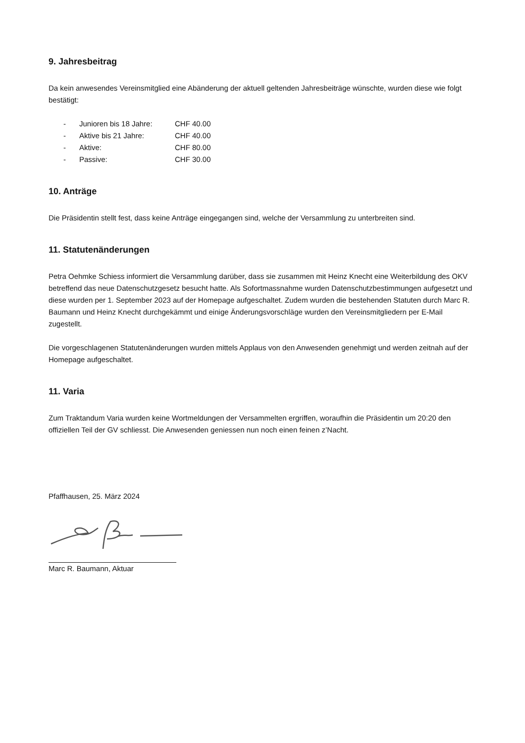9. Jahresbeitrag
Da kein anwesendes Vereinsmitglied eine Abänderung der aktuell geltenden Jahresbeiträge wünschte, wurden diese wie folgt bestätigt:
| - | Junioren bis 18 Jahre: | CHF 40.00 |
| - | Aktive bis 21 Jahre: | CHF 40.00 |
| - | Aktive: | CHF 80.00 |
| - | Passive: | CHF 30.00 |
10. Anträge
Die Präsidentin stellt fest, dass keine Anträge eingegangen sind, welche der Versammlung zu unterbreiten sind.
11. Statutenänderungen
Petra Oehmke Schiess informiert die Versammlung darüber, dass sie zusammen mit Heinz Knecht eine Weiterbildung des OKV betreffend das neue Datenschutzgesetz besucht hatte. Als Sofortmassnahme wurden Datenschutzbestimmungen aufgesetzt und diese wurden per 1. September 2023 auf der Homepage aufgeschaltet. Zudem wurden die bestehenden Statuten durch Marc R. Baumann und Heinz Knecht durchgekämmt und einige Änderungsvorschläge wurden den Vereinsmitgliedern per E-Mail zugestellt.
Die vorgeschlagenen Statutenänderungen wurden mittels Applaus von den Anwesenden genehmigt und werden zeitnah auf der Homepage aufgeschaltet.
11. Varia
Zum Traktandum Varia wurden keine Wortmeldungen der Versammelten ergriffen, woraufhin die Präsidentin um 20:20 den offiziellen Teil der GV schliesst. Die Anwesenden geniessen nun noch einen feinen z’Nacht.
Pfaffhausen, 25. März 2024
Marc R. Baumann, Aktuar